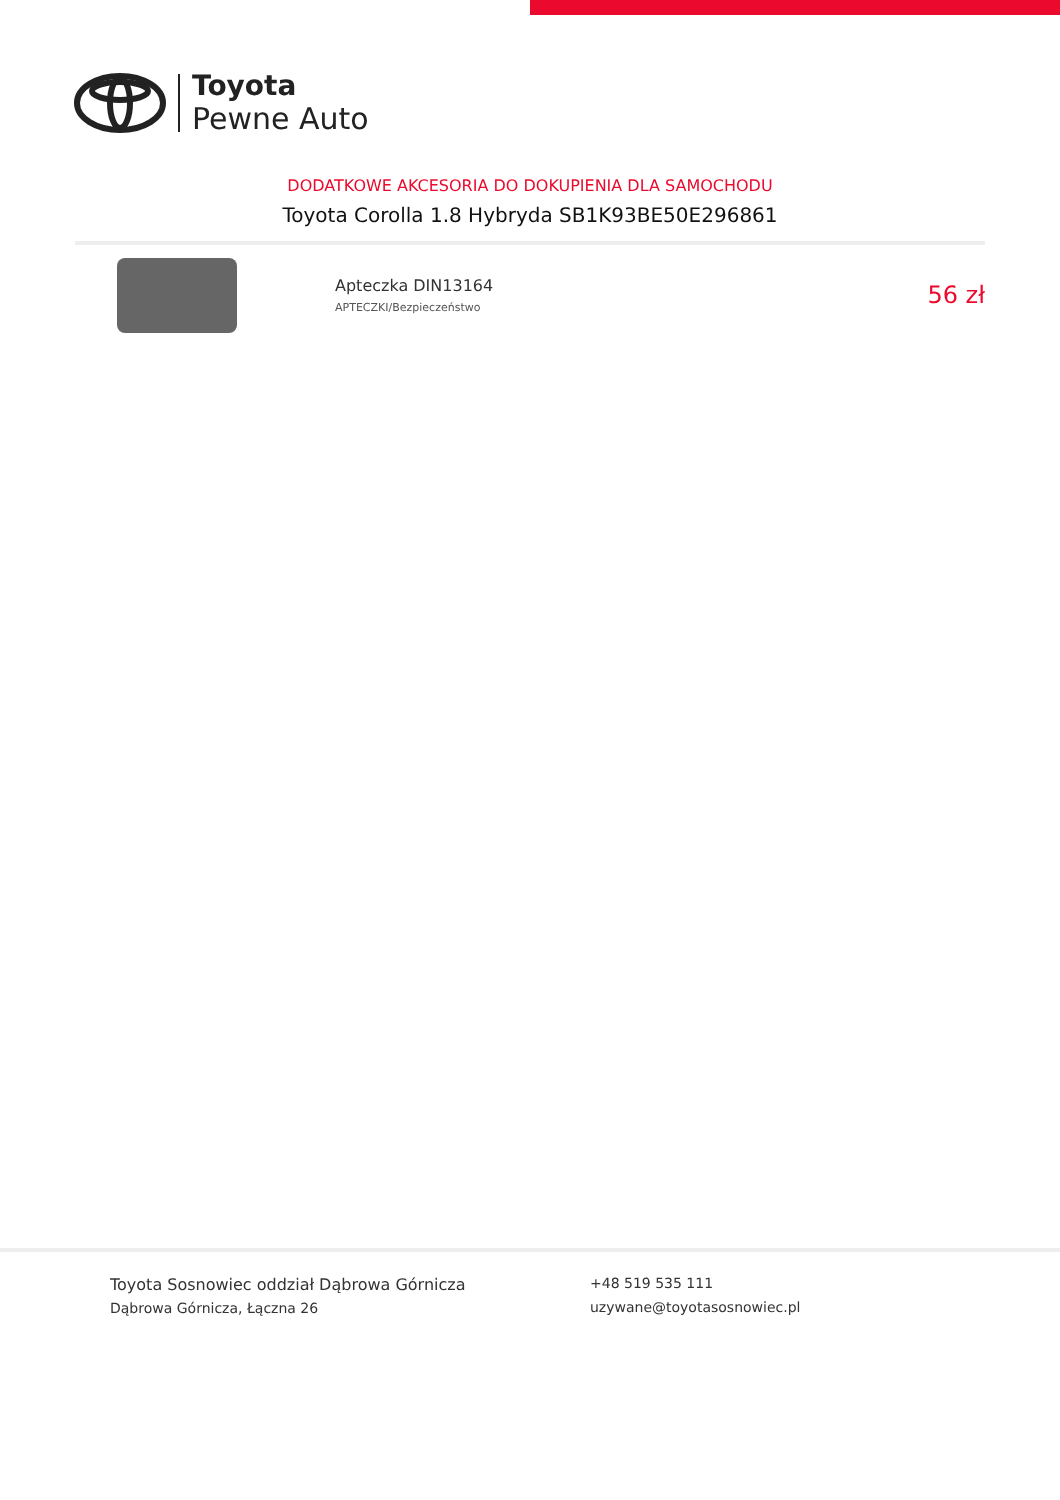Toyota
Pewne Auto
DODATKOWE AKCESORIA DO DOKUPIENIA DLA SAMOCHODU
Toyota Corolla 1.8 Hybryda SB1K93BE50E296861
Apteczka DIN13164
APTECZKI/Bezpieczeństwo
56 zł
Toyota Sosnowiec oddział Dąbrowa Górnicza
Dąbrowa Górnicza, Łączna 26
+48 519 535 111
uzywane@toyotasosnowiec.pl